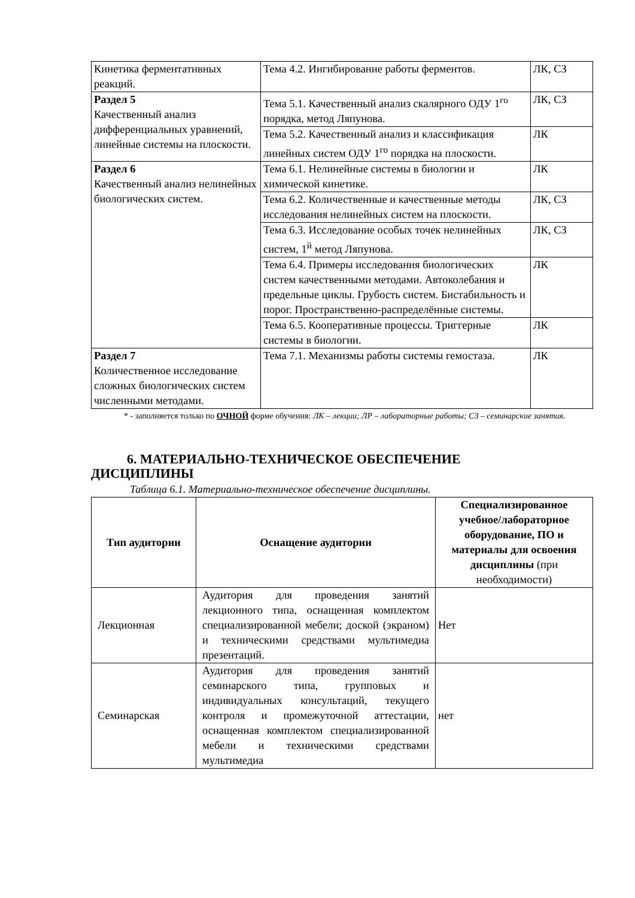| Кинетика ферментативных реакций. | Тема 4.2. Ингибирование работы ферментов. | ЛК, СЗ |
| Раздел 5 Качественный анализ дифференциальных уравнений, линейные системы на плоскости. | Тема 5.1. Качественный анализ скалярного ОДУ 1<sup>го</sup> порядка, метод Ляпунова. | ЛК, СЗ |
| | Тема 5.2. Качественный анализ и классификация линейных систем ОДУ 1<sup>го</sup> порядка на плоскости. | ЛК |
| Раздел 6 Качественный анализ нелинейных биологических систем. | Тема 6.1. Нелинейные системы в биологии и химической кинетике. | ЛК |
| | Тема 6.2. Количественные и качественные методы исследования нелинейных систем на плоскости. | ЛК, СЗ |
| | Тема 6.3. Исследование особых точек нелинейных систем, 1<sup>й</sup> метод Ляпунова. | ЛК, СЗ |
| | Тема 6.4. Примеры исследования биологических систем качественными методами. Автоколебания и предельные циклы. Грубость систем. Бистабильность и порог. Пространственно-распределённые системы. | ЛК |
| | Тема 6.5. Кооперативные процессы. Триггерные системы в биологии. | ЛК |
| Раздел 7 Количественное исследование сложных биологических систем численными методами. | Тема 7.1. Механизмы работы системы гемостаза. | ЛК |
* - заполняется только по ОЧНОЙ форме обучения: ЛК – лекции; ЛР – лабораторные работы; СЗ – семинарские занятия.
6. МАТЕРИАЛЬНО-ТЕХНИЧЕСКОЕ ОБЕСПЕЧЕНИЕ
ДИСЦИПЛИНЫ
Таблица 6.1. Материально-техническое обеспечение дисциплины.
| Тип аудитории | Оснащение аудитории | Специализированное учебное/лабораторное оборудование, ПО и материалы для освоения дисциплины (при необходимости) |
| --- | --- | --- |
| Лекционная | Аудитория для проведения занятий лекционного типа, оснащенная комплектом специализированной мебели; доской (экраном) и техническими средствами мультимедиа презентаций. | Нет |
| Семинарская | Аудитория для проведения занятий семинарского типа, групповых и индивидуальных консультаций, текущего контроля и промежуточной аттестации, оснащенная комплектом специализированной мебели и техническими средствами мультимедиа | нет |